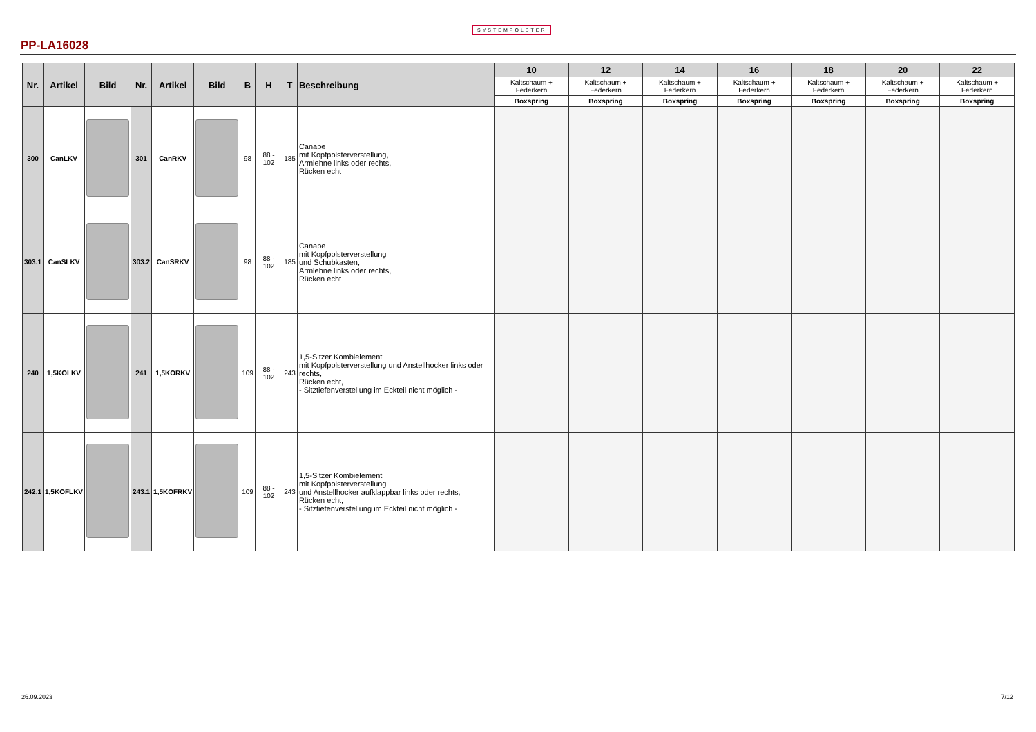SYSTEMPOLSTER
PP-LA16028
| Nr. | Artikel | Bild | Nr. | Artikel | Bild | B | H | T | Beschreibung | 10 | 12 | 14 | 16 | 18 | 20 | 22 |
| --- | --- | --- | --- | --- | --- | --- | --- | --- | --- | --- | --- | --- | --- | --- | --- | --- |
| | | | | | | | | | | Kaltschaum + Federkern | Kaltschaum + Federkern | Kaltschaum + Federkern | Kaltschaum + Federkern | Kaltschaum + Federkern | Kaltschaum + Federkern | Kaltschaum + Federkern |
| | | | | | | | | | | Boxspring | Boxspring | Boxspring | Boxspring | Boxspring | Boxspring | Boxspring |
| 300 | CanLKV | | 301 | CanRKV | | 98 | 88 - 102 | 185 | Canape mit Kopfpolsterverstellung, Armlehne links oder rechts, Rücken echt | | | | | | | |
| 303.1 | CanSLKV | | 303.2 | CanSRKV | | 98 | 88 - 102 | 185 | Canape mit Kopfpolsterverstellung und Schubkasten, Armlehne links oder rechts, Rücken echt | | | | | | | |
| 240 | 1,5KOLKV | | 241 | 1,5KORKV | | 109 | 88 - 102 | 243 | 1,5-Sitzer Kombielement mit Kopfpolsterverstellung und Anstellhocker links oder rechts, Rücken echt, - Sitztiefenverstellung im Eckteil nicht möglich - | | | | | | | |
| 242.1 | 1,5KOFLKV | | 243.1 | 1,5KOFRKV | | 109 | 88 - 102 | 243 | 1,5-Sitzer Kombielement mit Kopfpolsterverstellung und Anstellhocker aufklappbar links oder rechts, Rücken echt, - Sitztiefenverstellung im Eckteil nicht möglich - | | | | | | | |
26.09.2023 7/12